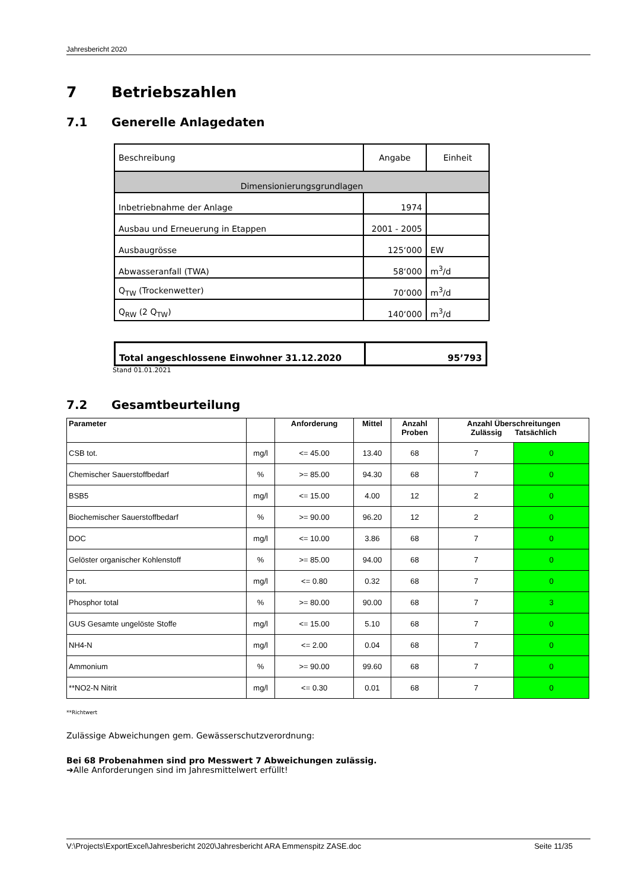Jahresbericht 2020
7 Betriebszahlen
7.1 Generelle Anlagedaten
| Beschreibung | Angabe | Einheit |
| Dimensionierungsgrundlagen | | |
| Inbetriebnahme der Anlage | 1974 | |
| Ausbau und Erneuerung in Etappen | 2001 - 2005 | |
| Ausbaugrösse | 125‘000 | EW |
| Abwasseranfall (TWA) | 58‘000 | m<sup>3</sup>/d |
| Q<sub>TW</sub> (Trockenwetter) | 70‘000 | m<sup>3</sup>/d |
| Q<sub>RW</sub> (2 Q<sub>TW</sub>) | 140‘000 | m<sup>3</sup>/d |
| Total angeschlossene Einwohner 31.12.2020 | 95’793 |
Stand 01.01.2021
7.2 Gesamtbeurteilung
| Parameter | | Anforderung | Mittel | Anzahl Proben | Anzahl Überschreitungen Zulässig Tatsächlich | |
| --- | --- | --- | --- | --- | --- | --- |
| CSB tot. | mg/l | <= 45.00 | 13.40 | 68 | 7 | 0 |
| Chemischer Sauerstoffbedarf | % | >= 85.00 | 94.30 | 68 | 7 | 0 |
| BSB5 | mg/l | <= 15.00 | 4.00 | 12 | 2 | 0 |
| Biochemischer Sauerstoffbedarf | % | >= 90.00 | 96.20 | 12 | 2 | 0 |
| DOC | mg/l | <= 10.00 | 3.86 | 68 | 7 | 0 |
| Gelöster organischer Kohlenstoff | % | >= 85.00 | 94.00 | 68 | 7 | 0 |
| P tot. | mg/l | <= 0.80 | 0.32 | 68 | 7 | 0 |
| Phosphor total | % | >= 80.00 | 90.00 | 68 | 7 | 3 |
| GUS Gesamte ungelöste Stoffe | mg/l | <= 15.00 | 5.10 | 68 | 7 | 0 |
| NH4-N | mg/l | <= 2.00 | 0.04 | 68 | 7 | 0 |
| Ammonium | % | >= 90.00 | 99.60 | 68 | 7 | 0 |
| **NO2-N Nitrit | mg/l | <= 0.30 | 0.01 | 68 | 7 | 0 |
**Richtwert
Zulässige Abweichungen gem. Gewässerschutzverordnung:
Bei 68 Probenahmen sind pro Messwert 7 Abweichungen zulässig.
➔Alle Anforderungen sind im Jahresmittelwert erfüllt!
V:\Projects\ExportExcel\Jahresbericht 2020\Jahresbericht ARA Emmenspitz ZASE.doc Seite 11/35